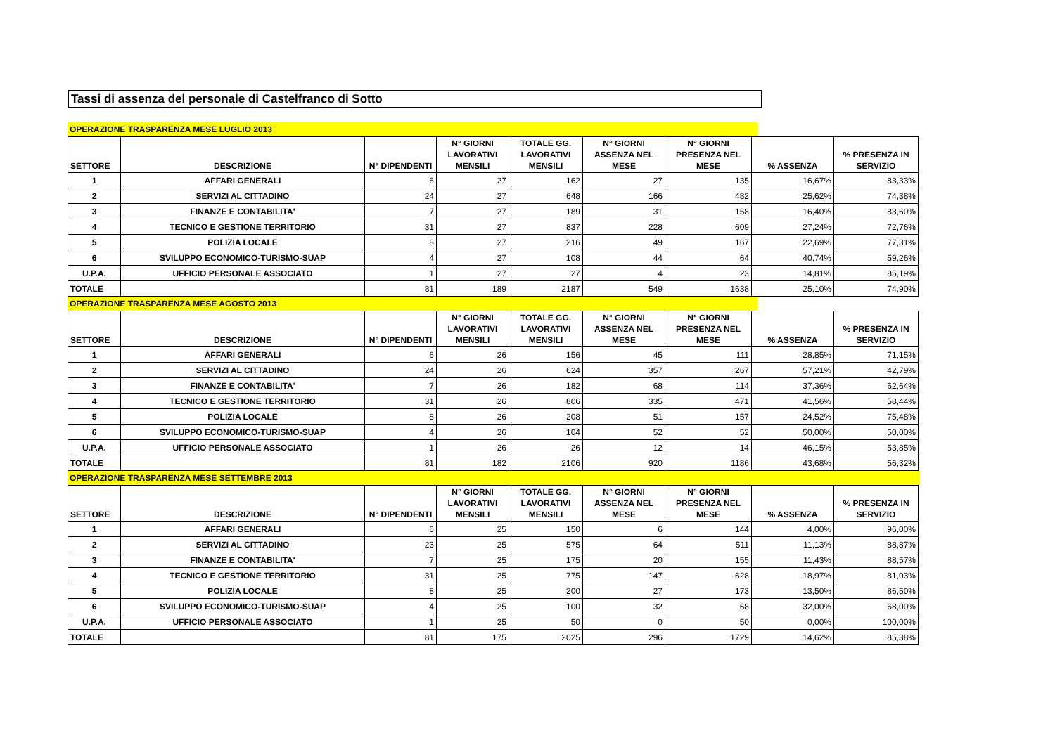Tassi di assenza del personale di Castelfranco di Sotto
OPERAZIONE TRASPARENZA MESE LUGLIO 2013
| SETTORE | DESCRIZIONE | N° DIPENDENTI | N° GIORNI LAVORATIVI MENSILI | TOTALE GG. LAVORATIVI MENSILI | N° GIORNI ASSENZA NEL MESE | N° GIORNI PRESENZA NEL MESE | % ASSENZA | % PRESENZA IN SERVIZIO |
| --- | --- | --- | --- | --- | --- | --- | --- | --- |
| 1 | AFFARI GENERALI | 6 | 27 | 162 | 27 | 135 | 16,67% | 83,33% |
| 2 | SERVIZI AL CITTADINO | 24 | 27 | 648 | 166 | 482 | 25,62% | 74,38% |
| 3 | FINANZE E CONTABILITA' | 7 | 27 | 189 | 31 | 158 | 16,40% | 83,60% |
| 4 | TECNICO E GESTIONE TERRITORIO | 31 | 27 | 837 | 228 | 609 | 27,24% | 72,76% |
| 5 | POLIZIA LOCALE | 8 | 27 | 216 | 49 | 167 | 22,69% | 77,31% |
| 6 | SVILUPPO ECONOMICO-TURISMO-SUAP | 4 | 27 | 108 | 44 | 64 | 40,74% | 59,26% |
| U.P.A. | UFFICIO PERSONALE ASSOCIATO | 1 | 27 | 27 | 4 | 23 | 14,81% | 85,19% |
| TOTALE | | 81 | 189 | 2187 | 549 | 1638 | 25,10% | 74,90% |
OPERAZIONE TRASPARENZA MESE AGOSTO 2013
| SETTORE | DESCRIZIONE | N° DIPENDENTI | N° GIORNI LAVORATIVI MENSILI | TOTALE GG. LAVORATIVI MENSILI | N° GIORNI ASSENZA NEL MESE | N° GIORNI PRESENZA NEL MESE | % ASSENZA | % PRESENZA IN SERVIZIO |
| --- | --- | --- | --- | --- | --- | --- | --- | --- |
| 1 | AFFARI GENERALI | 6 | 26 | 156 | 45 | 111 | 28,85% | 71,15% |
| 2 | SERVIZI AL CITTADINO | 24 | 26 | 624 | 357 | 267 | 57,21% | 42,79% |
| 3 | FINANZE E CONTABILITA' | 7 | 26 | 182 | 68 | 114 | 37,36% | 62,64% |
| 4 | TECNICO E GESTIONE TERRITORIO | 31 | 26 | 806 | 335 | 471 | 41,56% | 58,44% |
| 5 | POLIZIA LOCALE | 8 | 26 | 208 | 51 | 157 | 24,52% | 75,48% |
| 6 | SVILUPPO ECONOMICO-TURISMO-SUAP | 4 | 26 | 104 | 52 | 52 | 50,00% | 50,00% |
| U.P.A. | UFFICIO PERSONALE ASSOCIATO | 1 | 26 | 26 | 12 | 14 | 46,15% | 53,85% |
| TOTALE | | 81 | 182 | 2106 | 920 | 1186 | 43,68% | 56,32% |
OPERAZIONE TRASPARENZA MESE SETTEMBRE 2013
| SETTORE | DESCRIZIONE | N° DIPENDENTI | N° GIORNI LAVORATIVI MENSILI | TOTALE GG. LAVORATIVI MENSILI | N° GIORNI ASSENZA NEL MESE | N° GIORNI PRESENZA NEL MESE | % ASSENZA | % PRESENZA IN SERVIZIO |
| --- | --- | --- | --- | --- | --- | --- | --- | --- |
| 1 | AFFARI GENERALI | 6 | 25 | 150 | 6 | 144 | 4,00% | 96,00% |
| 2 | SERVIZI AL CITTADINO | 23 | 25 | 575 | 64 | 511 | 11,13% | 88,87% |
| 3 | FINANZE E CONTABILITA' | 7 | 25 | 175 | 20 | 155 | 11,43% | 88,57% |
| 4 | TECNICO E GESTIONE TERRITORIO | 31 | 25 | 775 | 147 | 628 | 18,97% | 81,03% |
| 5 | POLIZIA LOCALE | 8 | 25 | 200 | 27 | 173 | 13,50% | 86,50% |
| 6 | SVILUPPO ECONOMICO-TURISMO-SUAP | 4 | 25 | 100 | 32 | 68 | 32,00% | 68,00% |
| U.P.A. | UFFICIO PERSONALE ASSOCIATO | 1 | 25 | 50 | 0 | 50 | 0,00% | 100,00% |
| TOTALE | | 81 | 175 | 2025 | 296 | 1729 | 14,62% | 85,38% |